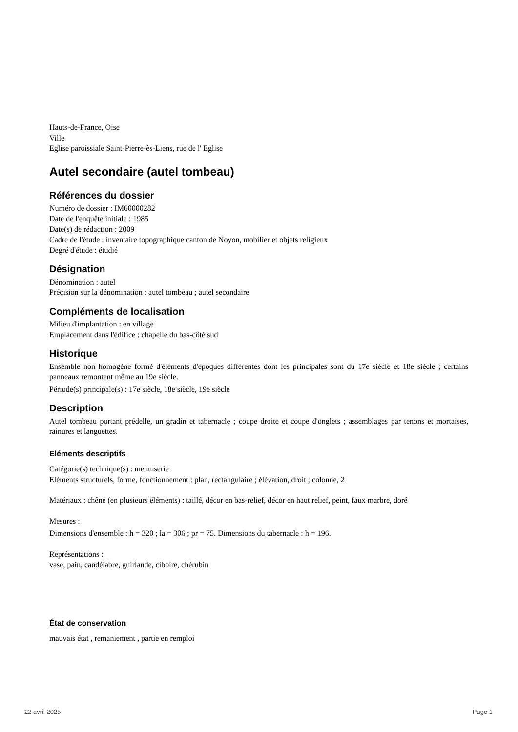Hauts-de-France, Oise
Ville
Eglise paroissiale Saint-Pierre-ès-Liens, rue de l' Eglise
Autel secondaire (autel tombeau)
Références du dossier
Numéro de dossier : IM60000282
Date de l'enquête initiale : 1985
Date(s) de rédaction : 2009
Cadre de l'étude : inventaire topographique canton de Noyon, mobilier et objets religieux
Degré d'étude : étudié
Désignation
Dénomination : autel
Précision sur la dénomination : autel tombeau ; autel secondaire
Compléments de localisation
Milieu d'implantation : en village
Emplacement dans l'édifice : chapelle du bas-côté sud
Historique
Ensemble non homogène formé d'éléments d'époques différentes dont les principales sont du 17e siècle et 18e siècle ; certains panneaux remontent même au 19e siècle.
Période(s) principale(s) : 17e siècle, 18e siècle, 19e siècle
Description
Autel tombeau portant prédelle, un gradin et tabernacle ; coupe droite et coupe d'onglets ; assemblages par tenons et mortaises, rainures et languettes.
Eléments descriptifs
Catégorie(s) technique(s) : menuiserie
Eléments structurels, forme, fonctionnement : plan, rectangulaire ; élévation, droit ; colonne, 2
Matériaux : chêne (en plusieurs éléments) : taillé, décor en bas-relief, décor en haut relief, peint, faux marbre, doré
Mesures :
Dimensions d'ensemble : h = 320 ; la = 306 ; pr = 75. Dimensions du tabernacle : h = 196.
Représentations :
vase, pain, candélabre, guirlande, ciboire, chérubin
État de conservation
mauvais état , remaniement , partie en remploi
22 avril 2025 Page 1